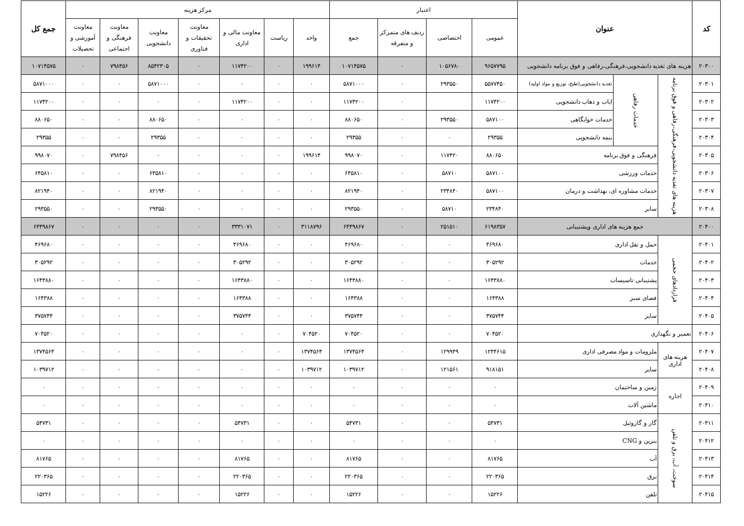| کد | عنوان | | | اعتبار | | | | مرکز هزینه | | | | | | | جمع کل |
| --- | --- | --- | --- | --- | --- | --- | --- | --- | --- | --- | --- | --- | --- | --- | --- |
| | | | | عمومی | اختصاصی | ردیف های متمرکز و متفرقه | جمع | واحد | ریاست | معاونت مالی و اداری | معاونت تحقیقات و فناوری | معاونت دانشجویی | معاونت فرهنگی و اجتماعی | معاونت آموزشی و تحصیلات | |
| ۲۰۳۰۰ | هزینه های تغذیه دانشجویی،فرهنگی،رفاهی و فوق برنامه دانشجویی | | | ۹۶۵۷۷۹۵ | ۱۰۵۶۷۸۰ | ۰ | ۱۰۷۱۴۵۷۵ | ۱۹۹۶۱۴ | ۰ | ۱۱۷۴۲۰۰ | ۰ | ۸۵۴۲۳۰۵ | ۷۹۸۴۵۶ | ۰ | ۱۰۷۱۴۵۷۵ |
| ۲۰۳۰۱ | هزینه های تغذیه دانشجویی،فرهنگی،رفاهی و فوق برنامه | خدمات رفاهی | تغذیه دانشجویی(طبخ، توزیع و مواد اولیه) | ۵۵۷۷۴۵۰ | ۲۹۳۵۵۰ | ۰ | ۵۸۷۱۰۰۰ | ۰ | ۰ | ۰ | ۰ | ۵۸۷۱۰۰۰ | ۰ | ۰ | ۵۸۷۱۰۰۰ |
| ۲۰۳۰۲ | | | ایاب و ذهاب دانشجویی | ۱۱۷۴۲۰۰ | | ۰ | ۱۱۷۴۲۰۰ | ۰ | ۰ | ۱۱۷۴۲۰۰ | ۰ | ۰ | ۰ | ۰ | ۱۱۷۴۲۰۰ |
| ۲۰۳۰۳ | | | خدمات خوابگاهی | ۵۸۷۱۰۰ | ۲۹۳۵۵۰ | ۰ | ۸۸۰۶۵۰ | ۰ | ۰ | ۰ | ۰ | ۸۸۰۶۵۰ | ۰ | ۰ | ۸۸۰۶۵۰ |
| ۲۰۳۰۴ | | | بیمه دانشجویی | ۲۹۳۵۵ | ۰ | ۰ | ۲۹۳۵۵ | ۰ | ۰ | ۰ | ۰ | ۲۹۳۵۵ | ۰ | ۰ | ۲۹۳۵۵ |
| ۲۰۳۰۵ | | فرهنگی و فوق برنامه | | ۸۸۰۶۵۰ | ۱۱۷۴۲۰ | ۰ | ۹۹۸۰۷۰ | ۱۹۹۶۱۴ | ۰ | ۰ | ۰ | ۰ | ۷۹۸۴۵۶ | ۰ | ۹۹۸۰۷۰ |
| ۲۰۳۰۶ | | خدمات ورزشی | | ۵۸۷۱۰۰ | ۵۸۷۱۰ | ۰ | ۶۴۵۸۱۰ | ۰ | ۰ | ۰ | ۰ | ۶۴۵۸۱۰ | ۰ | ۰ | ۶۴۵۸۱۰ |
| ۲۰۳۰۷ | | خدمات مشاوره ای، بهداشت و درمان | | ۵۸۷۱۰۰ | ۲۳۴۸۴۰ | ۰ | ۸۲۱۹۴۰ | ۰ | ۰ | ۰ | ۰ | ۸۲۱۹۴۰ | ۰ | ۰ | ۸۲۱۹۴۰ |
| ۲۰۳۰۸ | | سایر | | ۲۳۴۸۴۰ | ۵۸۷۱۰ | ۰ | ۲۹۳۵۵۰ | ۰ | ۰ | ۰ | ۰ | ۲۹۳۵۵۰ | ۰ | ۰ | ۲۹۳۵۵۰ |
| ۲۰۴۰۰ | جمع هزینه های اداری وپشتیبانی | | | ۶۱۹۸۳۵۷ | ۲۵۱۵۱۰ | ۰ | ۶۴۴۹۸۶۷ | ۳۱۱۸۷۹۶ | ۰ | ۳۳۳۱۰۷۱ | ۰ | ۰ | ۰ | ۰ | ۶۴۴۹۸۶۷ |
| ۲۰۴۰۱ | قراردادهای حجمی | حمل و نقل اداری | | ۴۶۹۶۸۰ | ۰ | ۰ | ۴۶۹۶۸۰ | ۰ | ۰ | ۴۶۹۶۸۰ | ۰ | ۰ | ۰ | ۰ | ۴۶۹۶۸۰ |
| ۲۰۴۰۲ | | خدمات | | ۳۰۵۲۹۲ | ۰ | ۰ | ۳۰۵۲۹۲ | ۰ | ۰ | ۳۰۵۲۹۲ | ۰ | ۰ | ۰ | ۰ | ۳۰۵۲۹۲ |
| ۲۰۴۰۳ | | پشتیبانی تاسیسات | | ۱۶۴۳۸۸۰ | ۰ | ۰ | ۱۶۴۳۸۸۰ | ۰ | ۰ | ۱۶۴۳۸۸۰ | ۰ | ۰ | ۰ | ۰ | ۱۶۴۳۸۸۰ |
| ۲۰۴۰۴ | | فضای سبز | | ۱۶۴۳۸۸ | ۰ | ۰ | ۱۶۴۳۸۸ | ۰ | ۰ | ۱۶۴۳۸۸ | ۰ | ۰ | ۰ | ۰ | ۱۶۴۳۸۸ |
| ۲۰۴۰۵ | | سایر | | ۳۷۵۷۴۴ | ۰ | ۰ | ۳۷۵۷۴۴ | ۰ | ۰ | ۳۷۵۷۴۴ | ۰ | ۰ | ۰ | ۰ | ۳۷۵۷۴۴ |
| ۲۰۴۰۶ | تعمیر و نگهداری | | | ۷۰۴۵۲۰ | ۰ | ۰ | ۷۰۴۵۲۰ | ۷۰۴۵۲۰ | ۰ | ۰ | ۰ | ۰ | ۰ | ۰ | ۷۰۴۵۲۰ |
| ۲۰۴۰۷ | هزینه های اداری | ملزومات و مواد مصرفی اداری | | ۱۲۴۴۶۱۵ | ۱۲۹۹۴۹ | ۰ | ۱۳۷۴۵۶۴ | ۱۳۷۴۵۶۴ | ۰ | ۰ | ۰ | ۰ | ۰ | ۰ | ۱۳۷۴۵۶۴ |
| ۲۰۴۰۸ | | سایر | | ۹۱۸۱۵۱ | ۱۲۱۵۶۱ | ۰ | ۱۰۳۹۷۱۲ | ۱۰۳۹۷۱۲ | ۰ | ۰ | ۰ | ۰ | ۰ | ۰ | ۱۰۳۹۷۱۲ |
| ۲۰۴۰۹ | اجاره | زمین و ساختمان | | ۰ | ۰ | ۰ | ۰ | ۰ | ۰ | ۰ | ۰ | ۰ | ۰ | ۰ | ۰ |
| ۲۰۴۱۰ | | ماشین آلات | | ۰ | ۰ | ۰ | ۰ | ۰ | ۰ | ۰ | ۰ | ۰ | ۰ | ۰ | ۰ |
| ۲۰۴۱۱ | سوخت، آب، برق و تلفن | گاز و گازوئیل | | ۵۴۷۳۱ | ۰ | ۰ | ۵۴۷۳۱ | ۰ | ۰ | ۵۴۷۳۱ | ۰ | ۰ | ۰ | ۰ | ۵۴۷۳۱ |
| ۲۰۴۱۲ | | بنزین و CNG | | ۰ | ۰ | ۰ | ۰ | ۰ | ۰ | ۰ | ۰ | ۰ | ۰ | ۰ | ۰ |
| ۲۰۴۱۳ | | آب | | ۸۱۷۶۵ | ۰ | ۰ | ۸۱۷۶۵ | ۰ | ۰ | ۸۱۷۶۵ | ۰ | ۰ | ۰ | ۰ | ۸۱۷۶۵ |
| ۲۰۴۱۴ | | برق | | ۲۲۰۳۶۵ | ۰ | ۰ | ۲۲۰۳۶۵ | ۰ | ۰ | ۲۲۰۳۶۵ | ۰ | ۰ | ۰ | ۰ | ۲۲۰۳۶۵ |
| ۲۰۴۱۵ | | تلفن | | ۱۵۲۲۶ | ۰ | ۰ | ۱۵۲۲۶ | ۰ | ۰ | ۱۵۲۲۶ | ۰ | ۰ | ۰ | ۰ | ۱۵۲۲۶ |